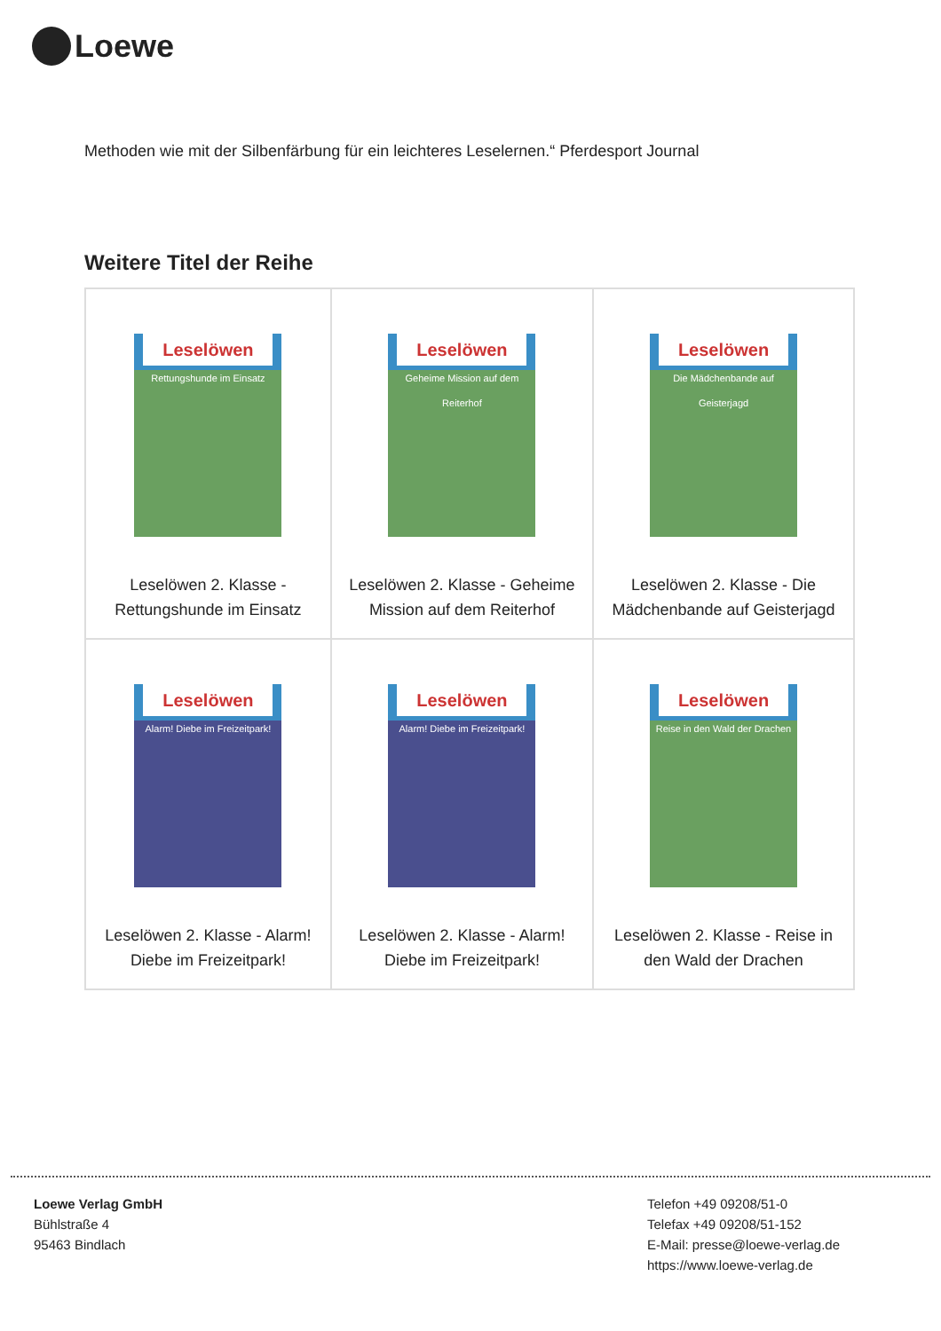Loewe
Methoden wie mit der Silbenfärbung für ein leichteres Leselernen.“ Pferdesport Journal
Weitere Titel der Reihe
| Leselöwen Rettungshunde im Einsatz Leselöwen 2. Klasse - Rettungshunde im Einsatz | Leselöwen Geheime Mission auf dem Reiterhof Leselöwen 2. Klasse - Geheime Mission auf dem Reiterhof | Leselöwen Die Mädchenbande auf Geisterjagd Leselöwen 2. Klasse - Die Mädchenbande auf Geisterjagd |
| Leselöwen Alarm! Diebe im Freizeitpark! Leselöwen 2. Klasse - Alarm! Diebe im Freizeitpark! | Leselöwen Alarm! Diebe im Freizeitpark! Leselöwen 2. Klasse - Alarm! Diebe im Freizeitpark! | Leselöwen Reise in den Wald der Drachen Leselöwen 2. Klasse - Reise in den Wald der Drachen |
Loewe Verlag GmbH
Bühlstraße 4
95463 Bindlach
Telefon +49 09208/51-0
Telefax +49 09208/51-152
E-Mail: presse@loewe-verlag.de
https://www.loewe-verlag.de